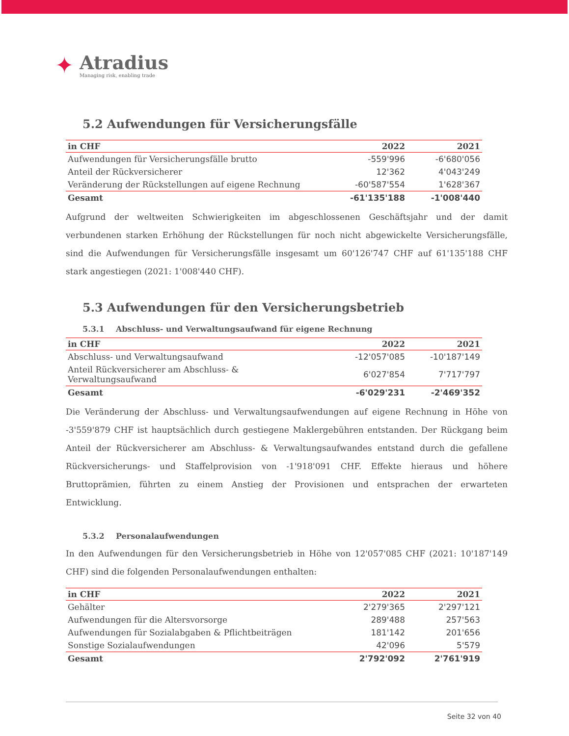✦
Atradius
Managing risk, enabling trade
5.2 Aufwendungen für Versicherungsfälle
| in CHF | 2022 | 2021 |
| --- | --- | --- |
| Aufwendungen für Versicherungsfälle brutto | -559'996 | -6'680'056 |
| Anteil der Rückversicherer | 12'362 | 4'043'249 |
| Veränderung der Rückstellungen auf eigene Rechnung | -60'587'554 | 1'628'367 |
| Gesamt | -61'135'188 | -1'008'440 |
Aufgrund der weltweiten Schwierigkeiten im abgeschlossenen Geschäftsjahr und der damit verbundenen starken Erhöhung der Rückstellungen für noch nicht abgewickelte Versicherungsfälle, sind die Aufwendungen für Versicherungsfälle insgesamt um 60'126'747 CHF auf 61'135'188 CHF stark angestiegen (2021: 1'008'440 CHF).
5.3 Aufwendungen für den Versicherungsbetrieb
5.3.1 Abschluss- und Verwaltungsaufwand für eigene Rechnung
| in CHF | 2022 | 2021 |
| --- | --- | --- |
| Abschluss- und Verwaltungsaufwand | -12'057'085 | -10'187'149 |
| Anteil Rückversicherer am Abschluss- & Verwaltungsaufwand | 6'027'854 | 7'717'797 |
| Gesamt | -6'029'231 | -2'469'352 |
Die Veränderung der Abschluss- und Verwaltungsaufwendungen auf eigene Rechnung in Höhe von -3'559'879 CHF ist hauptsächlich durch gestiegene Maklergebühren entstanden. Der Rückgang beim Anteil der Rückversicherer am Abschluss- & Verwaltungsaufwandes entstand durch die gefallene Rückversicherungs- und Staffelprovision von -1'918'091 CHF. Effekte hieraus und höhere Bruttoprämien, führten zu einem Anstieg der Provisionen und entsprachen der erwarteten Entwicklung.
5.3.2 Personalaufwendungen
In den Aufwendungen für den Versicherungsbetrieb in Höhe von 12'057'085 CHF (2021: 10'187'149 CHF) sind die folgenden Personalaufwendungen enthalten:
| in CHF | 2022 | 2021 |
| --- | --- | --- |
| Gehälter | 2'279'365 | 2'297'121 |
| Aufwendungen für die Altersvorsorge | 289'488 | 257'563 |
| Aufwendungen für Sozialabgaben & Pflichtbeiträgen | 181'142 | 201'656 |
| Sonstige Sozialaufwendungen | 42'096 | 5'579 |
| Gesamt | 2'792'092 | 2'761'919 |
Seite 32 von 40